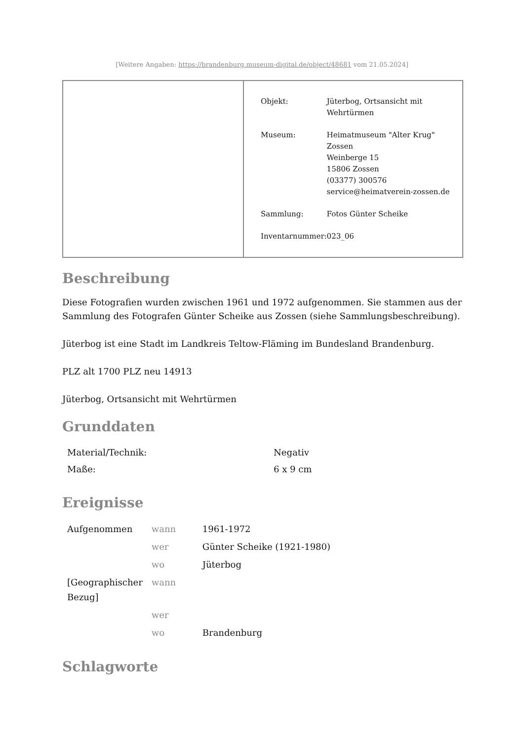[Weitere Angaben: https://brandenburg.museum-digital.de/object/48681 vom 21.05.2024]
| Objekt: | Jüterbog, Ortsansicht mit Wehrtürmen |
| Museum: | Heimatmuseum "Alter Krug" Zossen Weinberge 15 15806 Zossen (03377) 300576 service@heimatverein-zossen.de |
| Sammlung: | Fotos Günter Scheike |
| Inventarnummer: | 023_06 |
Beschreibung
Diese Fotografien wurden zwischen 1961 und 1972 aufgenommen. Sie stammen aus der Sammlung des Fotografen Günter Scheike aus Zossen (siehe Sammlungsbeschreibung).
Jüterbog ist eine Stadt im Landkreis Teltow-Fläming im Bundesland Brandenburg.
PLZ alt 1700 PLZ neu 14913
Jüterbog, Ortsansicht mit Wehrtürmen
Grunddaten
| Material/Technik: | Negativ |
| Maße: | 6 x 9 cm |
Ereignisse
| Aufgenommen | wann | 1961-1972 |
| | wer | Günter Scheike (1921-1980) |
| | wo | Jüterbog |
| [Geographischer Bezug] | wann | |
| | wer | |
| | wo | Brandenburg |
Schlagworte